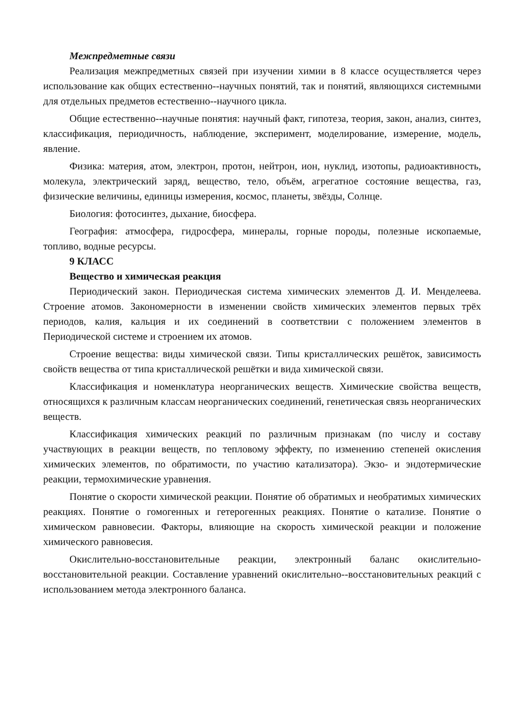Межпредметные связи
Реализация межпредметных связей при изучении химии в 8 классе осуществляется через использование как общих естественно--научных понятий, так и понятий, являющихся системными для отдельных предметов естественно--научного цикла.
Общие естественно--научные понятия: научный факт, гипотеза, теория, закон, анализ, синтез, классификация, периодичность, наблюдение, эксперимент, моделирование, измерение, модель, явление.
Физика: материя, атом, электрон, протон, нейтрон, ион, нуклид, изотопы, радиоактивность, молекула, электрический заряд, вещество, тело, объём, агрегатное состояние вещества, газ, физические величины, единицы измерения, космос, планеты, звёзды, Солнце.
Биология: фотосинтез, дыхание, биосфера.
География: атмосфера, гидросфера, минералы, горные породы, полезные ископаемые, топливо, водные ресурсы.
9 КЛАСС
Вещество и химическая реакция
Периодический закон. Периодическая система химических элементов Д. И. Менделеева. Строение атомов. Закономерности в изменении свойств химических элементов первых трёх периодов, калия, кальция и их соединений в соответствии с положением элементов в Периодической системе и строением их атомов.
Строение вещества: виды химической связи. Типы кристаллических решёток, зависимость свойств вещества от типа кристаллической решётки и вида химической связи.
Классификация и номенклатура неорганических веществ. Химические свойства веществ, относящихся к различным классам неорганических соединений, генетическая связь неорганических веществ.
Классификация химических реакций по различным признакам (по числу и составу участвующих в реакции веществ, по тепловому эффекту, по изменению степеней окисления химических элементов, по обратимости, по участию катализатора). Экзо- и эндотермические реакции, термохимические уравнения.
Понятие о скорости химической реакции. Понятие об обратимых и необратимых химических реакциях. Понятие о гомогенных и гетерогенных реакциях. Понятие о катализе. Понятие о химическом равновесии. Факторы, влияющие на скорость химической реакции и положение химического равновесия.
Окислительно-восстановительные реакции, электронный баланс окислительно-восстановительной реакции. Составление уравнений окислительно--восстановительных реакций с использованием метода электронного баланса.